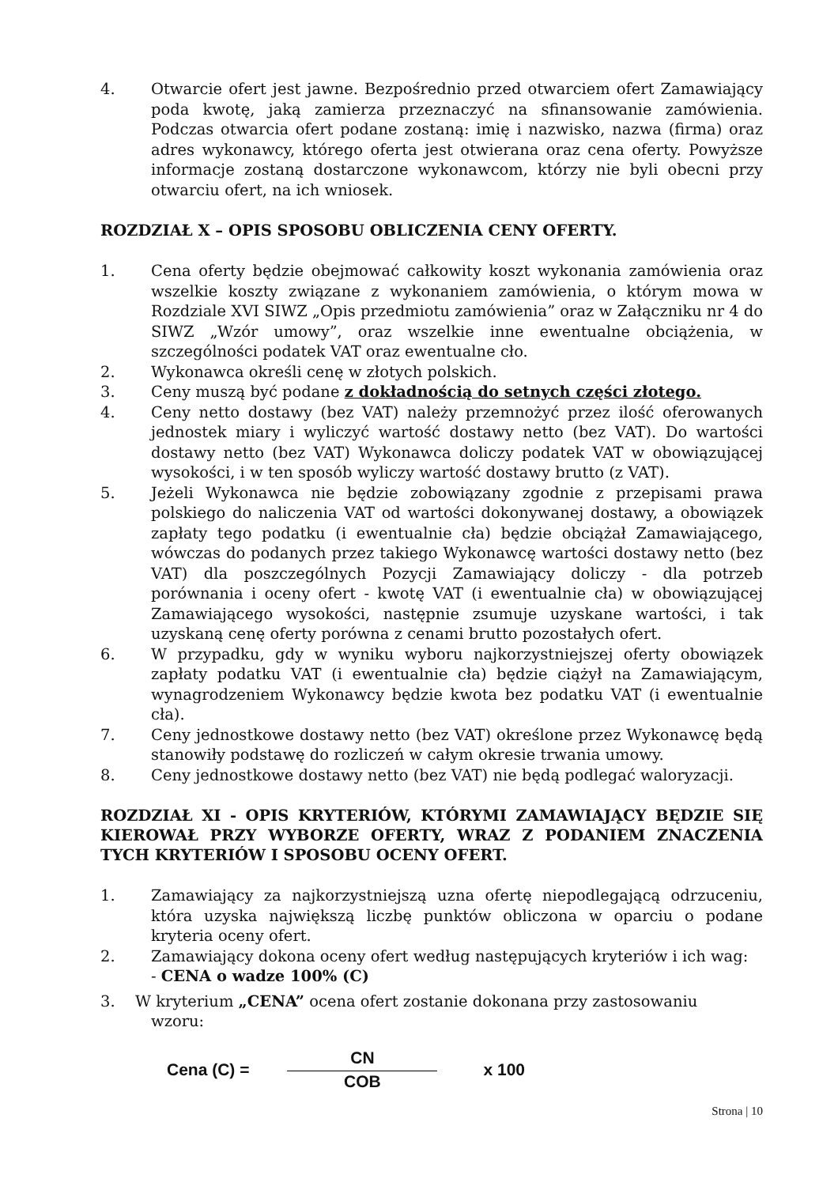4. Otwarcie ofert jest jawne. Bezpośrednio przed otwarciem ofert Zamawiający poda kwotę, jaką zamierza przeznaczyć na sfinansowanie zamówienia. Podczas otwarcia ofert podane zostaną: imię i nazwisko, nazwa (firma) oraz adres wykonawcy, którego oferta jest otwierana oraz cena oferty. Powyższe informacje zostaną dostarczone wykonawcom, którzy nie byli obecni przy otwarciu ofert, na ich wniosek.
ROZDZIAŁ X – OPIS SPOSOBU OBLICZENIA CENY OFERTY.
1. Cena oferty będzie obejmować całkowity koszt wykonania zamówienia oraz wszelkie koszty związane z wykonaniem zamówienia, o którym mowa w Rozdziale XVI SIWZ „Opis przedmiotu zamówienia” oraz w Załączniku nr 4 do SIWZ „Wzór umowy”, oraz wszelkie inne ewentualne obciążenia, w szczególności podatek VAT oraz ewentualne cło.
2. Wykonawca określi cenę w złotych polskich.
3. Ceny muszą być podane z dokładnością do setnych części złotego.
4. Ceny netto dostawy (bez VAT) należy przemnożyć przez ilość oferowanych jednostek miary i wyliczyć wartość dostawy netto (bez VAT). Do wartości dostawy netto (bez VAT) Wykonawca doliczy podatek VAT w obowiązującej wysokości, i w ten sposób wyliczy wartość dostawy brutto (z VAT).
5. Jeżeli Wykonawca nie będzie zobowiązany zgodnie z przepisami prawa polskiego do naliczenia VAT od wartości dokonywanej dostawy, a obowiązek zapłaty tego podatku (i ewentualnie cła) będzie obciążał Zamawiającego, wówczas do podanych przez takiego Wykonawcę wartości dostawy netto (bez VAT) dla poszczególnych Pozycji Zamawiający doliczy - dla potrzeb porównania i oceny ofert - kwotę VAT (i ewentualnie cła) w obowiązującej Zamawiającego wysokości, następnie zsumuje uzyskane wartości, i tak uzyskaną cenę oferty porówna z cenami brutto pozostałych ofert.
6. W przypadku, gdy w wyniku wyboru najkorzystniejszej oferty obowiązek zapłaty podatku VAT (i ewentualnie cła) będzie ciążył na Zamawiającym, wynagrodzeniem Wykonawcy będzie kwota bez podatku VAT (i ewentualnie cła).
7. Ceny jednostkowe dostawy netto (bez VAT) określone przez Wykonawcę będą stanowiły podstawę do rozliczeń w całym okresie trwania umowy.
8. Ceny jednostkowe dostawy netto (bez VAT) nie będą podlegać waloryzacji.
ROZDZIAŁ XI - OPIS KRYTERIÓW, KTÓRYMI ZAMAWIAJĄCY BĘDZIE SIĘ KIEROWAŁ PRZY WYBORZE OFERTY, WRAZ Z PODANIEM ZNACZENIA TYCH KRYTERIÓW I SPOSOBU OCENY OFERT.
1. Zamawiający za najkorzystniejszą uzna ofertę niepodlegającą odrzuceniu, która uzyska największą liczbę punktów obliczona w oparciu o podane kryteria oceny ofert.
2. Zamawiający dokona oceny ofert według następujących kryteriów i ich wag:
- CENA o wadze 100% (C)
3. W kryterium „CENA” ocena ofert zostanie dokonana przy zastosowaniu
wzoru:
Cena (C) =
CN
COB
x 100
Strona | 10